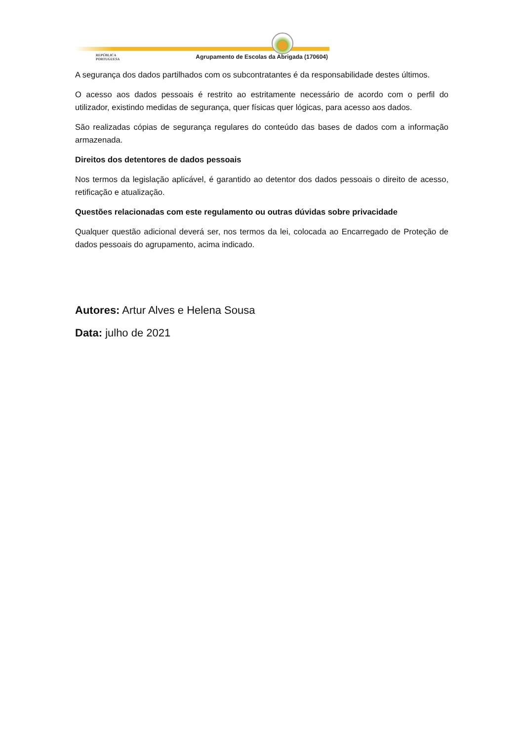REPÚBLICA
PORTUGUESA
Agrupamento de Escolas da Abrigada (170604)
A segurança dos dados partilhados com os subcontratantes é da responsabilidade destes últimos.
O acesso aos dados pessoais é restrito ao estritamente necessário de acordo com o perfil do utilizador, existindo medidas de segurança, quer físicas quer lógicas, para acesso aos dados.
São realizadas cópias de segurança regulares do conteúdo das bases de dados com a informação armazenada.
Direitos dos detentores de dados pessoais
Nos termos da legislação aplicável, é garantido ao detentor dos dados pessoais o direito de acesso, retificação e atualização.
Questões relacionadas com este regulamento ou outras dúvidas sobre privacidade
Qualquer questão adicional deverá ser, nos termos da lei, colocada ao Encarregado de Proteção de dados pessoais do agrupamento, acima indicado.
Autores: Artur Alves e Helena Sousa
Data: julho de 2021